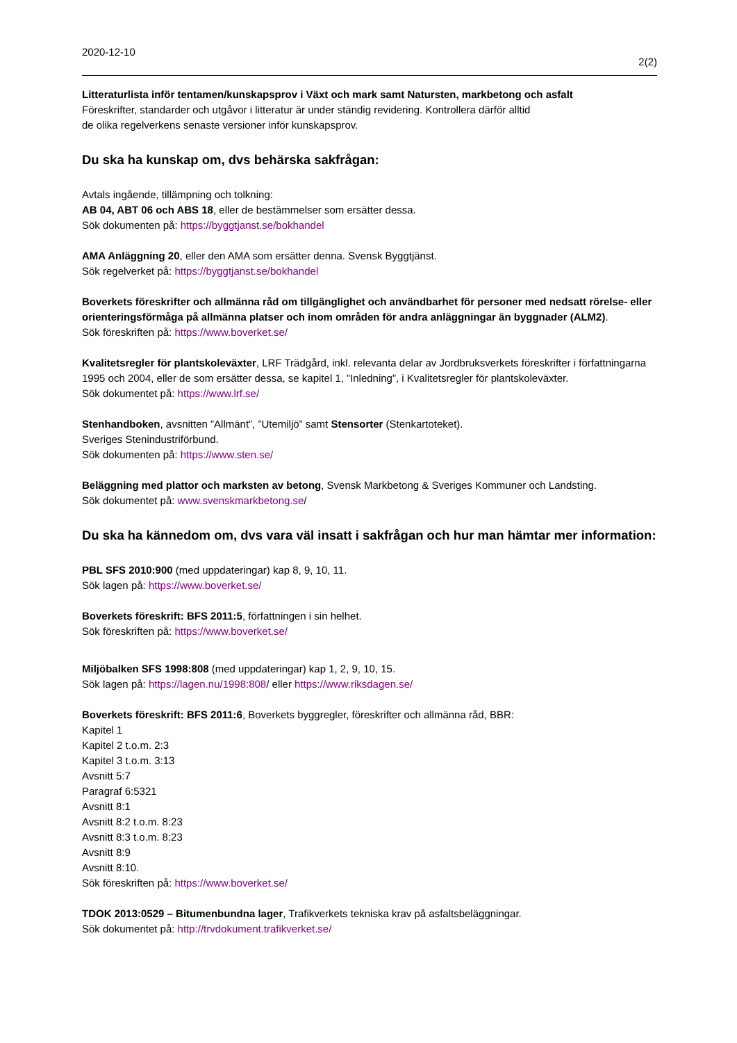2020-12-10
2(2)
Litteraturlista inför tentamen/kunskapsprov i Växt och mark samt Natursten, markbetong och asfalt
Föreskrifter, standarder och utgåvor i litteratur är under ständig revidering. Kontrollera därför alltid
de olika regelverkens senaste versioner inför kunskapsprov.
Du ska ha kunskap om, dvs behärska sakfrågan:
Avtals ingående, tillämpning och tolkning:
AB 04, ABT 06 och ABS 18, eller de bestämmelser som ersätter dessa.
Sök dokumenten på: https://byggtjanst.se/bokhandel
AMA Anläggning 20, eller den AMA som ersätter denna. Svensk Byggtjänst.
Sök regelverket på: https://byggtjanst.se/bokhandel
Boverkets föreskrifter och allmänna råd om tillgänglighet och användbarhet för personer med nedsatt rörelse- eller orienteringsförmåga på allmänna platser och inom områden för andra anläggningar än byggnader (ALM2).
Sök föreskriften på: https://www.boverket.se/
Kvalitetsregler för plantskoleväxter, LRF Trädgård, inkl. relevanta delar av Jordbruksverkets föreskrifter i författningarna 1995 och 2004, eller de som ersätter dessa, se kapitel 1, ”Inledning”, i Kvalitetsregler för plantskoleväxter.
Sök dokumentet på: https://www.lrf.se/
Stenhandboken, avsnitten ”Allmänt”, ”Utemiljö” samt Stensorter (Stenkartoteket).
Sveriges Stenindustriförbund.
Sök dokumenten på: https://www.sten.se/
Beläggning med plattor och marksten av betong, Svensk Markbetong & Sveriges Kommuner och Landsting.
Sök dokumentet på: www.svenskmarkbetong.se/
Du ska ha kännedom om, dvs vara väl insatt i sakfrågan och hur man hämtar mer information:
PBL SFS 2010:900 (med uppdateringar) kap 8, 9, 10, 11.
Sök lagen på: https://www.boverket.se/
Boverkets föreskrift: BFS 2011:5, författningen i sin helhet.
Sök föreskriften på: https://www.boverket.se/
Miljöbalken SFS 1998:808 (med uppdateringar) kap 1, 2, 9, 10, 15.
Sök lagen på: https://lagen.nu/1998:808/ eller https://www.riksdagen.se/
Boverkets föreskrift: BFS 2011:6, Boverkets byggregler, föreskrifter och allmänna råd, BBR:
Kapitel 1
Kapitel 2 t.o.m. 2:3
Kapitel 3 t.o.m. 3:13
Avsnitt 5:7
Paragraf 6:5321
Avsnitt 8:1
Avsnitt 8:2 t.o.m. 8:23
Avsnitt 8:3 t.o.m. 8:23
Avsnitt 8:9
Avsnitt 8:10.
Sök föreskriften på: https://www.boverket.se/
TDOK 2013:0529 – Bitumenbundna lager, Trafikverkets tekniska krav på asfaltsbeläggningar.
Sök dokumentet på: http://trvdokument.trafikverket.se/